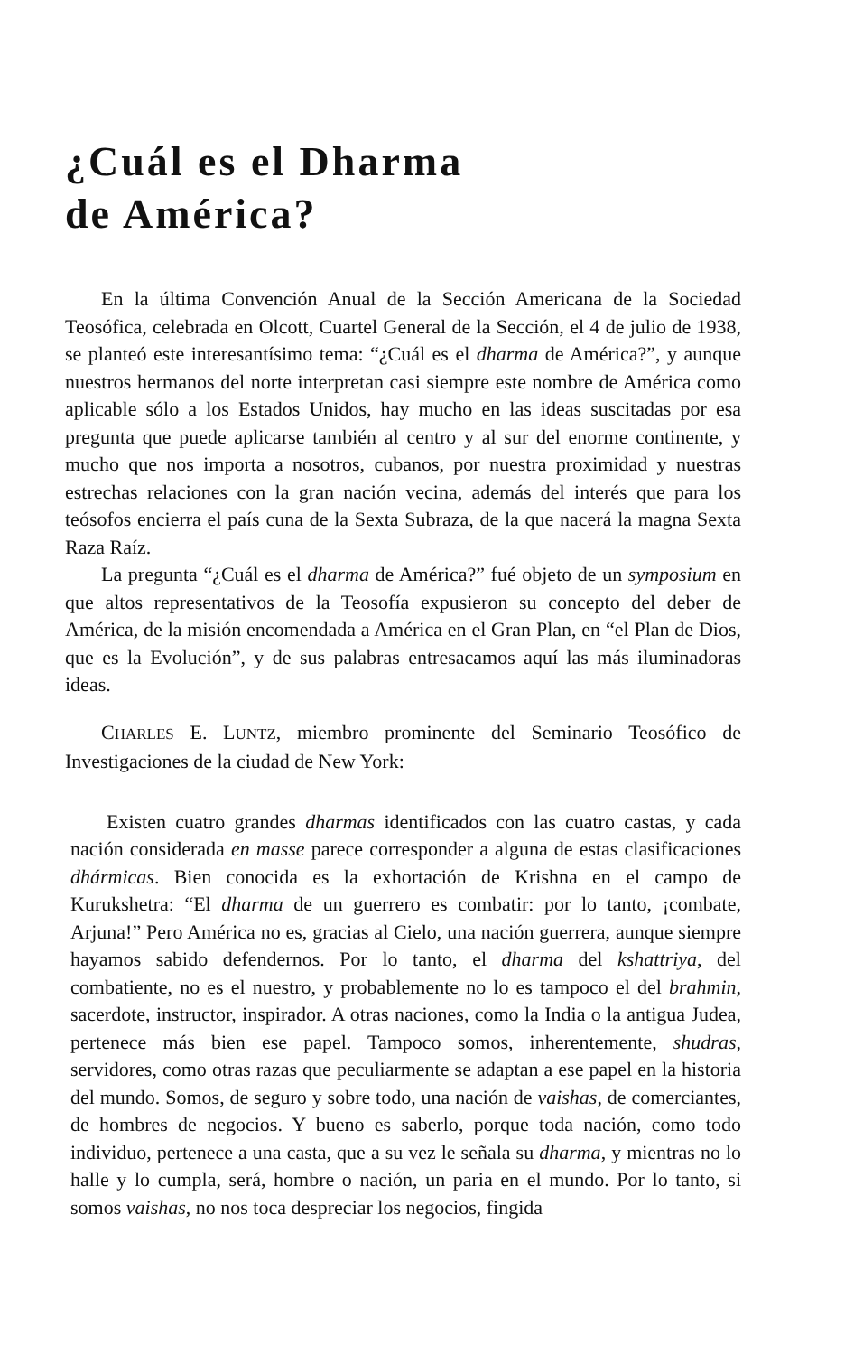¿Cuál es el Dharma
de América?
En la última Convención Anual de la Sección Americana de la Sociedad Teosófica, celebrada en Olcott, Cuartel General de la Sección, el 4 de julio de 1938, se planteó este interesantísimo tema: “¿Cuál es el dharma de América?”, y aunque nuestros hermanos del norte interpretan casi siempre este nombre de América como aplicable sólo a los Estados Unidos, hay mucho en las ideas suscitadas por esa pregunta que puede aplicarse también al centro y al sur del enorme continente, y mucho que nos importa a nosotros, cubanos, por nuestra proximidad y nuestras estrechas relaciones con la gran nación vecina, además del interés que para los teósofos encierra el país cuna de la Sexta Subraza, de la que nacerá la magna Sexta Raza Raíz.
La pregunta “¿Cuál es el dharma de América?” fué objeto de un symposium en que altos representativos de la Teosofía expusieron su concepto del deber de América, de la misión encomendada a América en el Gran Plan, en “el Plan de Dios, que es la Evolución”, y de sus palabras entresacamos aquí las más iluminadoras ideas.
CHARLES E. LUNTZ, miembro prominente del Seminario Teosófico de Investigaciones de la ciudad de New York:
Existen cuatro grandes dharmas identificados con las cuatro castas, y cada nación considerada en masse parece corresponder a alguna de estas clasificaciones dhármicas. Bien conocida es la exhortación de Krishna en el campo de Kurukshetra: “El dharma de un guerrero es combatir: por lo tanto, ¡combate, Arjuna!” Pero América no es, gracias al Cielo, una nación guerrera, aunque siempre hayamos sabido defendernos. Por lo tanto, el dharma del kshattriya, del combatiente, no es el nuestro, y probablemente no lo es tampoco el del brahmin, sacerdote, instructor, inspirador. A otras naciones, como la India o la antigua Judea, pertenece más bien ese papel. Tampoco somos, inherentemente, shudras, servidores, como otras razas que peculiarmente se adaptan a ese papel en la historia del mundo. Somos, de seguro y sobre todo, una nación de vaishas, de comerciantes, de hombres de negocios. Y bueno es saberlo, porque toda nación, como todo individuo, pertenece a una casta, que a su vez le señala su dharma, y mientras no lo halle y lo cumpla, será, hombre o nación, un paria en el mundo. Por lo tanto, si somos vaishas, no nos toca despreciar los negocios, fingida